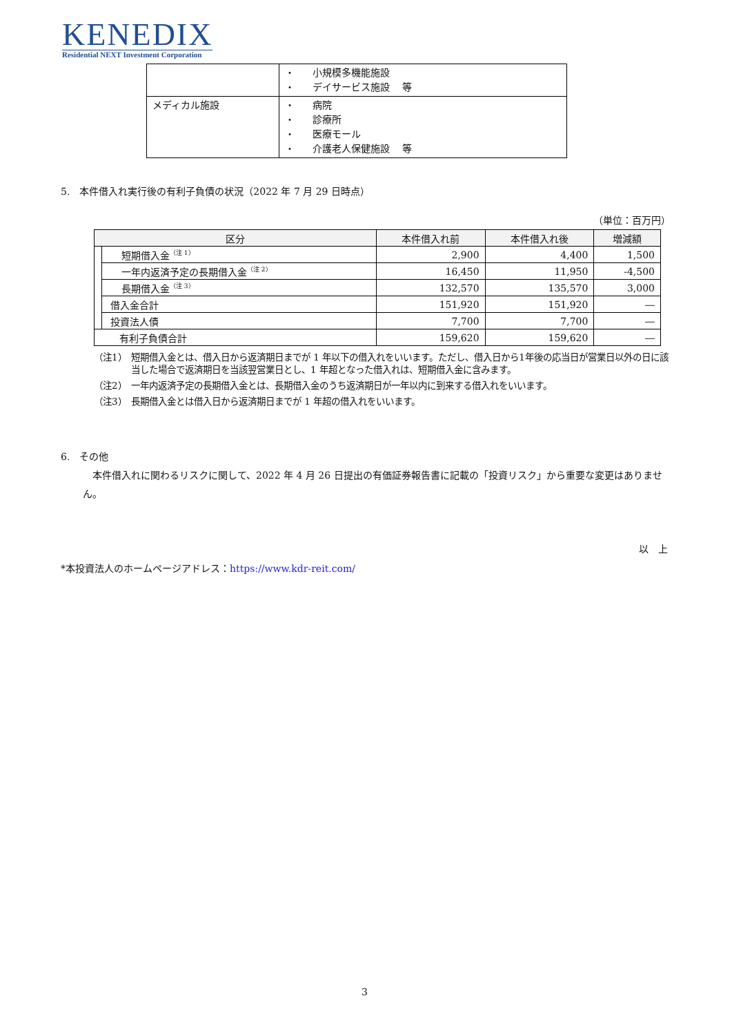KENEDIX
Residential NEXT Investment Corporation
| | ・ 小規模多機能施設 ・ デイサービス施設 等 |
| メディカル施設 | ・ 病院 ・ 診療所 ・ 医療モール ・ 介護老人保健施設 等 |
5.　本件借入れ実行後の有利子負債の状況（2022 年 7 月 29 日時点）
（単位：百万円）
| 区分 | | 本件借入れ前 | 本件借入れ後 | 増減額 |
| --- | --- | --- | --- | --- |
| | 短期借入金<sup>（注 1）</sup> | 2,900 | 4,400 | 1,500 |
| | 一年内返済予定の長期借入金<sup>（注 2）</sup> | 16,450 | 11,950 | -4,500 |
| | 長期借入金<sup>（注 3）</sup> | 132,570 | 135,570 | 3,000 |
| | 借入金合計 | 151,920 | 151,920 | ― |
| | 投資法人債 | 7,700 | 7,700 | ― |
| 有利子負債合計 | | 159,620 | 159,620 | ― |
（注1） 短期借入金とは、借入日から返済期日までが 1 年以下の借入れをいいます。ただし、借入日から1年後の応当日が営業日以外の日に該当した場合で返済期日を当該翌営業日とし、1 年超となった借入れは、短期借入金に含みます。
（注2） 一年内返済予定の長期借入金とは、長期借入金のうち返済期日が一年以内に到来する借入れをいいます。
（注3） 長期借入金とは借入日から返済期日までが 1 年超の借入れをいいます。
6.　その他
　本件借入れに関わるリスクに関して、2022 年 4 月 26 日提出の有価証券報告書に記載の「投資リスク」から重要な変更はありません。
以　上
*本投資法人のホームページアドレス：https://www.kdr-reit.com/
3